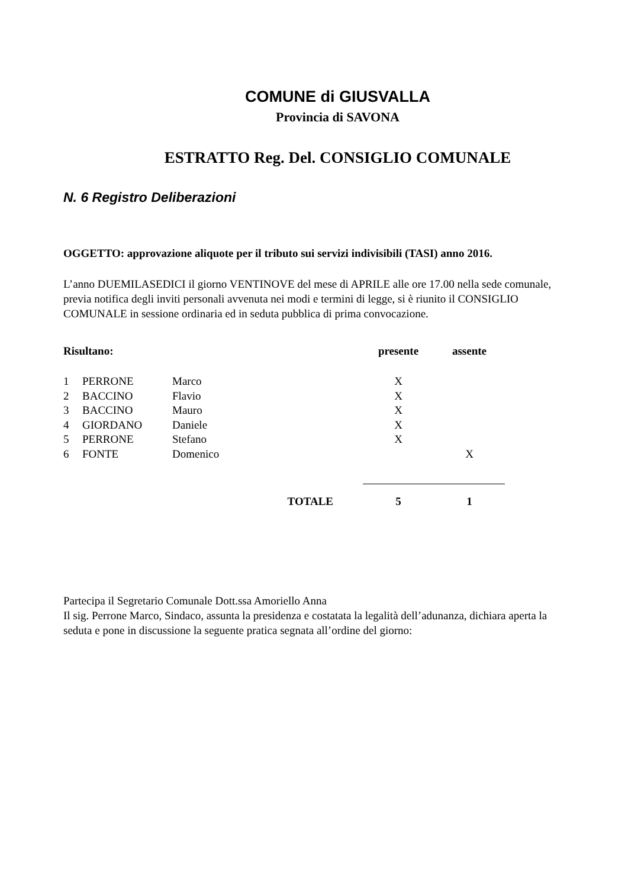COMUNE di GIUSVALLA
Provincia di SAVONA
ESTRATTO Reg. Del. CONSIGLIO COMUNALE
N. 6 Registro Deliberazioni
OGGETTO: approvazione aliquote per il tributo sui servizi indivisibili (TASI) anno 2016.
L’anno DUEMILASEDICI il giorno VENTINOVE del mese di APRILE alle ore 17.00 nella sede comunale, previa notifica degli inviti personali avvenuta nei modi e termini di legge, si è riunito il CONSIGLIO COMUNALE in sessione ordinaria ed in seduta pubblica di prima convocazione.
| Risultano: | | | presente | assente |
| --- | --- | --- | --- | --- |
| 1 | PERRONE | Marco | X | |
| 2 | BACCINO | Flavio | X | |
| 3 | BACCINO | Mauro | X | |
| 4 | GIORDANO | Daniele | X | |
| 5 | PERRONE | Stefano | X | |
| 6 | FONTE | Domenico | | X |
| TOTALE | | | 5 | 1 |
Partecipa il Segretario Comunale Dott.ssa Amoriello Anna
Il sig. Perrone Marco, Sindaco, assunta la presidenza e costatata la legalità dell’adunanza, dichiara aperta la seduta e pone in discussione la seguente pratica segnata all’ordine del giorno: